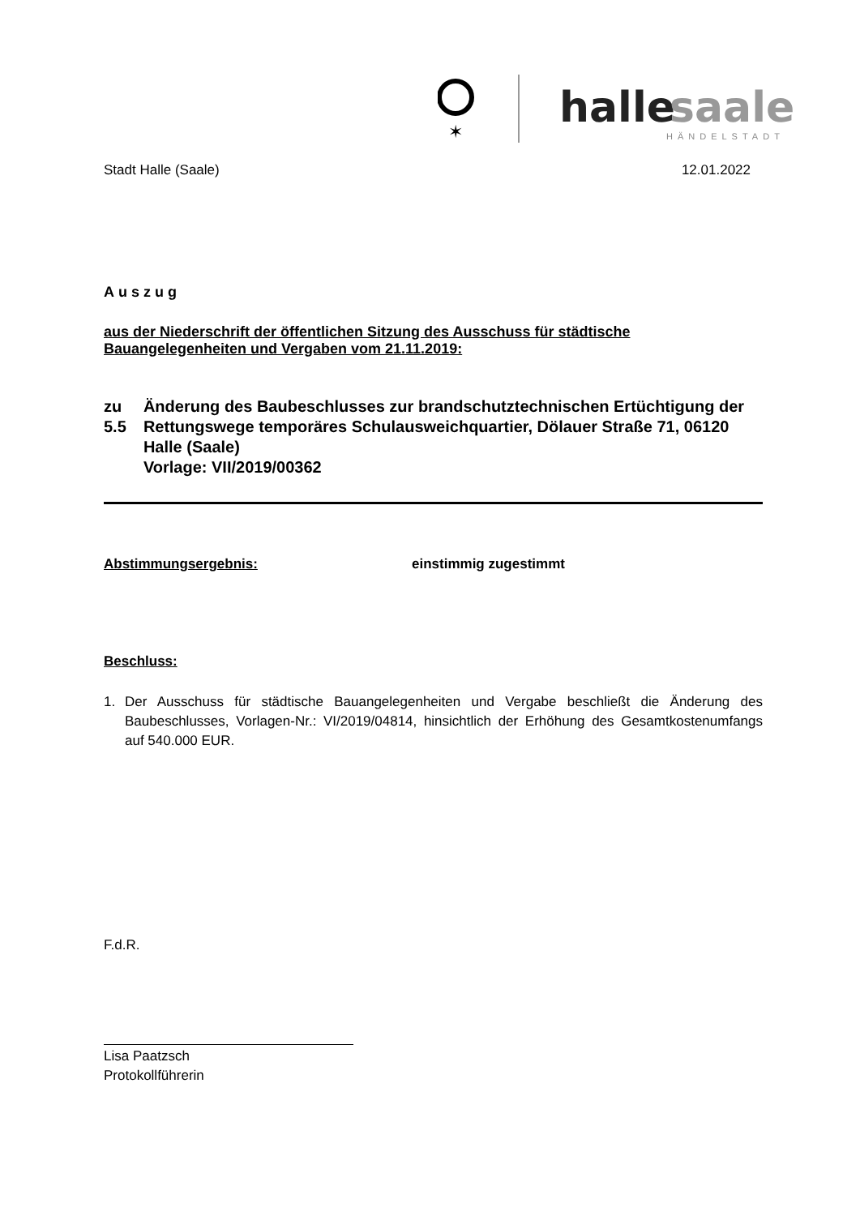✶
halle
saale
HÄNDELSTADT
Stadt Halle (Saale) 12.01.2022
Auszug
aus der Niederschrift der öffentlichen Sitzung des Ausschuss für städtische Bauangelegenheiten und Vergaben vom 21.11.2019:
zu 5.5 Änderung des Baubeschlusses zur brandschutztechnischen Ertüchtigung der Rettungswege temporäres Schulausweichquartier, Dölauer Straße 71, 06120 Halle (Saale)
Vorlage: VII/2019/00362
Abstimmungsergebnis: einstimmig zugestimmt
Beschluss:
1. Der Ausschuss für städtische Bauangelegenheiten und Vergabe beschließt die Änderung des Baubeschlusses, Vorlagen-Nr.: VI/2019/04814, hinsichtlich der Erhöhung des Gesamtkostenumfangs auf 540.000 EUR.
F.d.R.
Lisa Paatzsch
Protokollführerin